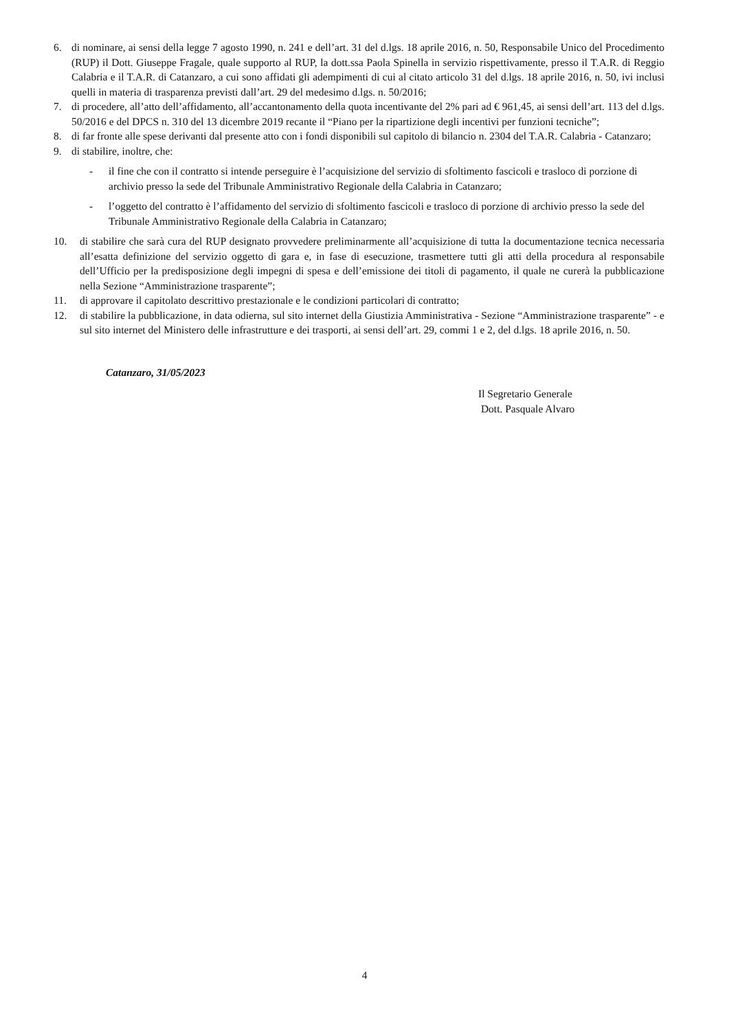6. di nominare, ai sensi della legge 7 agosto 1990, n. 241 e dell’art. 31 del d.lgs. 18 aprile 2016, n. 50, Responsabile Unico del Procedimento (RUP) il Dott. Giuseppe Fragale, quale supporto al RUP, la dott.ssa Paola Spinella in servizio rispettivamente, presso il T.A.R. di Reggio Calabria e il T.A.R. di Catanzaro, a cui sono affidati gli adempimenti di cui al citato articolo 31 del d.lgs. 18 aprile 2016, n. 50, ivi inclusi quelli in materia di trasparenza previsti dall’art. 29 del medesimo d.lgs. n. 50/2016;
7. di procedere, all’atto dell’affidamento, all’accantonamento della quota incentivante del 2% pari ad € 961,45, ai sensi dell’art. 113 del d.lgs. 50/2016 e del DPCS n. 310 del 13 dicembre 2019 recante il “Piano per la ripartizione degli incentivi per funzioni tecniche”;
8. di far fronte alle spese derivanti dal presente atto con i fondi disponibili sul capitolo di bilancio n. 2304 del T.A.R. Calabria - Catanzaro;
9. di stabilire, inoltre, che:
- il fine che con il contratto si intende perseguire è l’acquisizione del servizio di sfoltimento fascicoli e trasloco di porzione di archivio presso la sede del Tribunale Amministrativo Regionale della Calabria in Catanzaro;
- l’oggetto del contratto è l’affidamento del servizio di sfoltimento fascicoli e trasloco di porzione di archivio presso la sede del Tribunale Amministrativo Regionale della Calabria in Catanzaro;
10. di stabilire che sarà cura del RUP designato provvedere preliminarmente all’acquisizione di tutta la documentazione tecnica necessaria all’esatta definizione del servizio oggetto di gara e, in fase di esecuzione, trasmettere tutti gli atti della procedura al responsabile dell’Ufficio per la predisposizione degli impegni di spesa e dell’emissione dei titoli di pagamento, il quale ne curerà la pubblicazione nella Sezione “Amministrazione trasparente”;
11. di approvare il capitolato descrittivo prestazionale e le condizioni particolari di contratto;
12. di stabilire la pubblicazione, in data odierna, sul sito internet della Giustizia Amministrativa - Sezione “Amministrazione trasparente” - e sul sito internet del Ministero delle infrastrutture e dei trasporti, ai sensi dell’art. 29, commi 1 e 2, del d.lgs. 18 aprile 2016, n. 50.
Catanzaro, 31/05/2023
Il Segretario Generale
Dott. Pasquale Alvaro
4